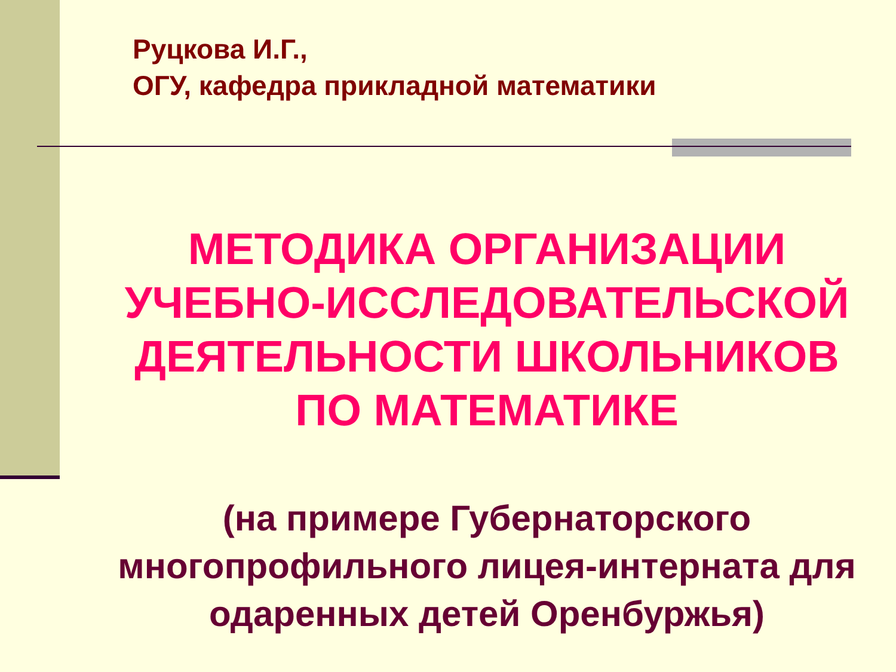Руцкова И.Г.,
ОГУ, кафедра прикладной математики
МЕТОДИКА ОРГАНИЗАЦИИ УЧЕБНО-ИССЛЕДОВАТЕЛЬСКОЙ ДЕЯТЕЛЬНОСТИ ШКОЛЬНИКОВ ПО МАТЕМАТИКЕ
(на примере Губернаторского многопрофильного лицея-интерната для одаренных детей Оренбуржья)